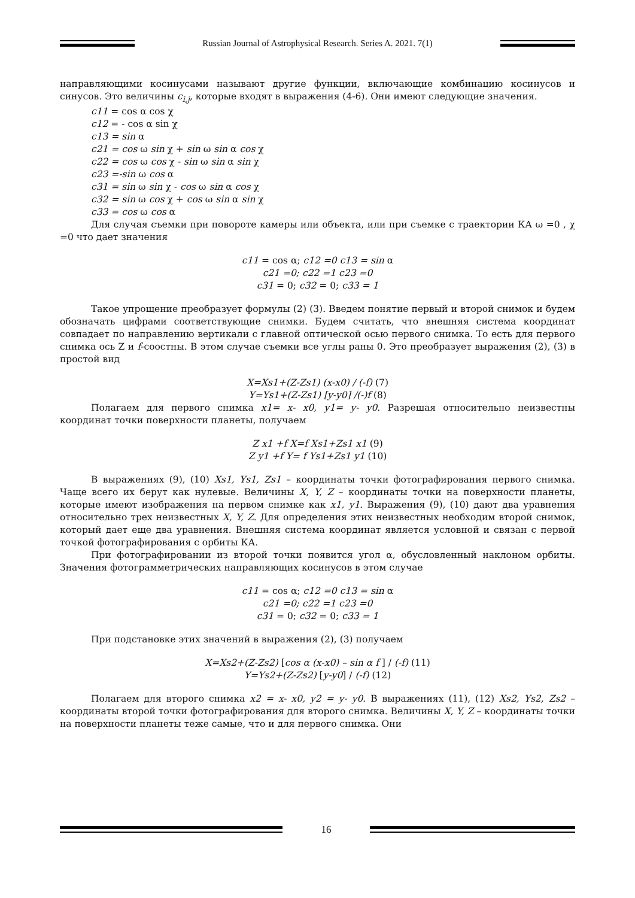Russian Journal of Astrophysical Research. Series A. 2021. 7(1)
направляющими косинусами называют другие функции, включающие комбинацию косинусов и синусов. Это величины c<sub>i,j</sub>, которые входят в выражения (4-6). Они имеют следующие значения.
c11 = cos α cos χ
c12 = - cos α sin χ
c13 = sin α
c21 = cos ω sin χ + sin ω sin α cos χ
c22 = cos ω cos χ - sin ω sin α sin χ
c23 =-sin ω cos α
c31 = sin ω sin χ - cos ω sin α cos χ
c32 = sin ω cos χ + cos ω sin α sin χ
c33 = cos ω cos α
Для случая съемки при повороте камеры или объекта, или при съемке с траектории КА ω =0 , χ =0 что дает значения
c11 = cos α; c12 =0 c13 = sin α
c21 =0; c22 =1 c23 =0
c31 = 0; c32 = 0; c33 = 1
Такое упрощение преобразует формулы (2) (3). Введем понятие первый и второй снимок и будем обозначать цифрами соответствующие снимки. Будем считать, что внешняя система координат совпадает по направлению вертикали с главной оптической осью первого снимка. То есть для первого снимка ось Z и f-соостны. В этом случае съемки все углы раны 0. Это преобразует выражения (2), (3) в простой вид
X=Xs1+(Z-Zs1) (x-x0) / (-f) (7)
Y=Ys1+(Z-Zs1) [y-y0] /(-)f (8)
Полагаем для первого снимка x1= x- x0, y1= y- y0. Разрешая относительно неизвестны координат точки поверхности планеты, получаем
Z x1 +f X=f Xs1+Zs1 x1 (9)
Z y1 +f Y= f Ys1+Zs1 y1 (10)
В выражениях (9), (10) Xs1, Ys1, Zs1 – координаты точки фотографирования первого снимка. Чаще всего их берут как нулевые. Величины X, Y, Z – координаты точки на поверхности планеты, которые имеют изображения на первом снимке как x1, y1. Выражения (9), (10) дают два уравнения относительно трех неизвестных X, Y, Z. Для определения этих неизвестных необходим второй снимок, который дает еще два уравнения. Внешняя система координат является условной и связан с первой точкой фотографирования с орбиты КА.
При фотографировании из второй точки появится угол α, обусловленный наклоном орбиты. Значения фотограмметрических направляющих косинусов в этом случае
c11 = cos α; c12 =0 c13 = sin α
c21 =0; c22 =1 c23 =0
c31 = 0; c32 = 0; c33 = 1
При подстановке этих значений в выражения (2), (3) получаем
X=Xs2+(Z-Zs2) [cos α (x-x0) – sin α f ] / (-f) (11)
Y=Ys2+(Z-Zs2) [y-y0] / (-f) (12)
Полагаем для второго снимка x2 = x- x0, y2 = y- y0. В выражениях (11), (12) Xs2, Ys2, Zs2 – координаты второй точки фотографирования для второго снимка. Величины X, Y, Z – координаты точки на поверхности планеты теже самые, что и для первого снимка. Они
16